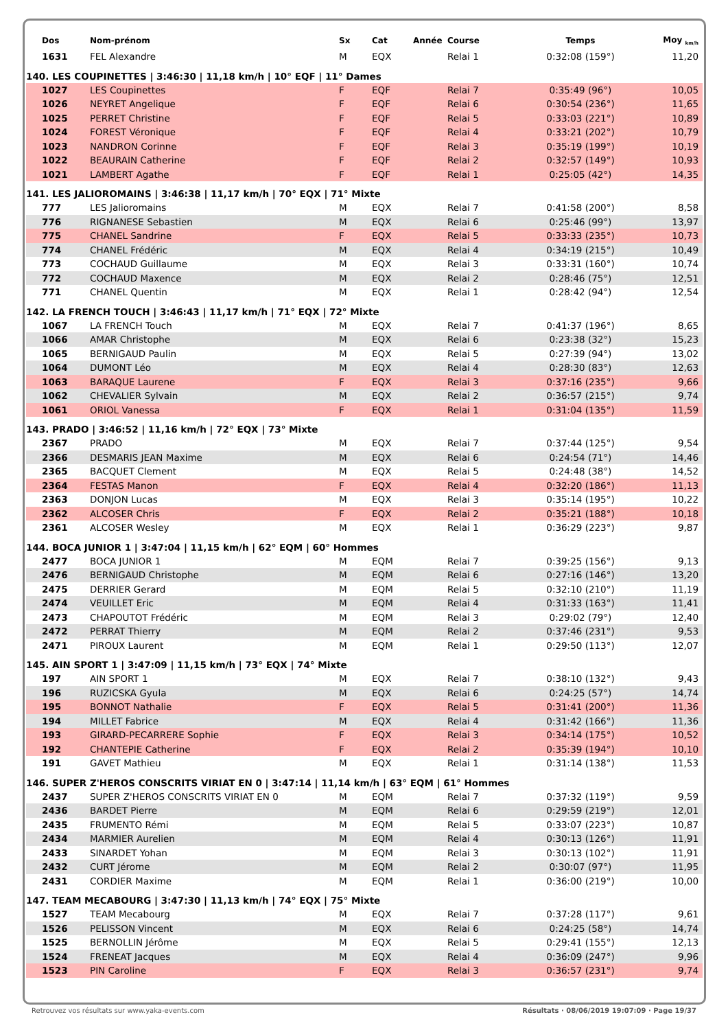| Dos | Nom-prénom | Sx | Cat | Année | Course | Temps | Moy <sub>km/h</sub> |
| --- | --- | --- | --- | --- | --- | --- | --- |
| 1631 | FEL Alexandre | M | EQX | | Relai 1 | 0:32:08 (159°) | 11,20 |
| 140. LES COUPINETTES / 3:46:30 / 11,18 km/h / 10° EQF / 11° Dames | | | | | | | |
| 1027 | LES Coupinettes | F | EQF | | Relai 7 | 0:35:49 (96°) | 10,05 |
| 1026 | NEYRET Angelique | F | EQF | | Relai 6 | 0:30:54 (236°) | 11,65 |
| 1025 | PERRET Christine | F | EQF | | Relai 5 | 0:33:03 (221°) | 10,89 |
| 1024 | FOREST Véronique | F | EQF | | Relai 4 | 0:33:21 (202°) | 10,79 |
| 1023 | NANDRON Corinne | F | EQF | | Relai 3 | 0:35:19 (199°) | 10,19 |
| 1022 | BEAURAIN Catherine | F | EQF | | Relai 2 | 0:32:57 (149°) | 10,93 |
| 1021 | LAMBERT Agathe | F | EQF | | Relai 1 | 0:25:05 (42°) | 14,35 |
| 141. LES JALIOROMAINS / 3:46:38 / 11,17 km/h / 70° EQX / 71° Mixte | | | | | | | |
| 777 | LES Jalioromains | M | EQX | | Relai 7 | 0:41:58 (200°) | 8,58 |
| 776 | RIGNANESE Sebastien | M | EQX | | Relai 6 | 0:25:46 (99°) | 13,97 |
| 775 | CHANEL Sandrine | F | EQX | | Relai 5 | 0:33:33 (235°) | 10,73 |
| 774 | CHANEL Frédéric | M | EQX | | Relai 4 | 0:34:19 (215°) | 10,49 |
| 773 | COCHAUD Guillaume | M | EQX | | Relai 3 | 0:33:31 (160°) | 10,74 |
| 772 | COCHAUD Maxence | M | EQX | | Relai 2 | 0:28:46 (75°) | 12,51 |
| 771 | CHANEL Quentin | M | EQX | | Relai 1 | 0:28:42 (94°) | 12,54 |
| 142. LA FRENCH TOUCH / 3:46:43 / 11,17 km/h / 71° EQX / 72° Mixte | | | | | | | |
| 1067 | LA FRENCH Touch | M | EQX | | Relai 7 | 0:41:37 (196°) | 8,65 |
| 1066 | AMAR Christophe | M | EQX | | Relai 6 | 0:23:38 (32°) | 15,23 |
| 1065 | BERNIGAUD Paulin | M | EQX | | Relai 5 | 0:27:39 (94°) | 13,02 |
| 1064 | DUMONT Léo | M | EQX | | Relai 4 | 0:28:30 (83°) | 12,63 |
| 1063 | BARAQUE Laurene | F | EQX | | Relai 3 | 0:37:16 (235°) | 9,66 |
| 1062 | CHEVALIER Sylvain | M | EQX | | Relai 2 | 0:36:57 (215°) | 9,74 |
| 1061 | ORIOL Vanessa | F | EQX | | Relai 1 | 0:31:04 (135°) | 11,59 |
| 143. PRADO / 3:46:52 / 11,16 km/h / 72° EQX / 73° Mixte | | | | | | | |
| 2367 | PRADO | M | EQX | | Relai 7 | 0:37:44 (125°) | 9,54 |
| 2366 | DESMARIS JEAN Maxime | M | EQX | | Relai 6 | 0:24:54 (71°) | 14,46 |
| 2365 | BACQUET Clement | M | EQX | | Relai 5 | 0:24:48 (38°) | 14,52 |
| 2364 | FESTAS Manon | F | EQX | | Relai 4 | 0:32:20 (186°) | 11,13 |
| 2363 | DONJON Lucas | M | EQX | | Relai 3 | 0:35:14 (195°) | 10,22 |
| 2362 | ALCOSER Chris | F | EQX | | Relai 2 | 0:35:21 (188°) | 10,18 |
| 2361 | ALCOSER Wesley | M | EQX | | Relai 1 | 0:36:29 (223°) | 9,87 |
| 144. BOCA JUNIOR 1 / 3:47:04 / 11,15 km/h / 62° EQM / 60° Hommes | | | | | | | |
| 2477 | BOCA JUNIOR 1 | M | EQM | | Relai 7 | 0:39:25 (156°) | 9,13 |
| 2476 | BERNIGAUD Christophe | M | EQM | | Relai 6 | 0:27:16 (146°) | 13,20 |
| 2475 | DERRIER Gerard | M | EQM | | Relai 5 | 0:32:10 (210°) | 11,19 |
| 2474 | VEUILLET Eric | M | EQM | | Relai 4 | 0:31:33 (163°) | 11,41 |
| 2473 | CHAPOUTOT Frédéric | M | EQM | | Relai 3 | 0:29:02 (79°) | 12,40 |
| 2472 | PERRAT Thierry | M | EQM | | Relai 2 | 0:37:46 (231°) | 9,53 |
| 2471 | PIROUX Laurent | M | EQM | | Relai 1 | 0:29:50 (113°) | 12,07 |
| 145. AIN SPORT 1 / 3:47:09 / 11,15 km/h / 73° EQX / 74° Mixte | | | | | | | |
| 197 | AIN SPORT 1 | M | EQX | | Relai 7 | 0:38:10 (132°) | 9,43 |
| 196 | RUZICSKA Gyula | M | EQX | | Relai 6 | 0:24:25 (57°) | 14,74 |
| 195 | BONNOT Nathalie | F | EQX | | Relai 5 | 0:31:41 (200°) | 11,36 |
| 194 | MILLET Fabrice | M | EQX | | Relai 4 | 0:31:42 (166°) | 11,36 |
| 193 | GIRARD-PECARRERE Sophie | F | EQX | | Relai 3 | 0:34:14 (175°) | 10,52 |
| 192 | CHANTEPIE Catherine | F | EQX | | Relai 2 | 0:35:39 (194°) | 10,10 |
| 191 | GAVET Mathieu | M | EQX | | Relai 1 | 0:31:14 (138°) | 11,53 |
| 146. SUPER Z'HEROS CONSCRITS VIRIAT EN 0 / 3:47:14 / 11,14 km/h / 63° EQM / 61° Hommes | | | | | | | |
| 2437 | SUPER Z'HEROS CONSCRITS VIRIAT EN 0 | M | EQM | | Relai 7 | 0:37:32 (119°) | 9,59 |
| 2436 | BARDET Pierre | M | EQM | | Relai 6 | 0:29:59 (219°) | 12,01 |
| 2435 | FRUMENTO Rémi | M | EQM | | Relai 5 | 0:33:07 (223°) | 10,87 |
| 2434 | MARMIER Aurelien | M | EQM | | Relai 4 | 0:30:13 (126°) | 11,91 |
| 2433 | SINARDET Yohan | M | EQM | | Relai 3 | 0:30:13 (102°) | 11,91 |
| 2432 | CURT Jérome | M | EQM | | Relai 2 | 0:30:07 (97°) | 11,95 |
| 2431 | CORDIER Maxime | M | EQM | | Relai 1 | 0:36:00 (219°) | 10,00 |
| 147. TEAM MECABOURG / 3:47:30 / 11,13 km/h / 74° EQX / 75° Mixte | | | | | | | |
| 1527 | TEAM Mecabourg | M | EQX | | Relai 7 | 0:37:28 (117°) | 9,61 |
| 1526 | PELISSON Vincent | M | EQX | | Relai 6 | 0:24:25 (58°) | 14,74 |
| 1525 | BERNOLLIN Jérôme | M | EQX | | Relai 5 | 0:29:41 (155°) | 12,13 |
| 1524 | FRENEAT Jacques | M | EQX | | Relai 4 | 0:36:09 (247°) | 9,96 |
| 1523 | PIN Caroline | F | EQX | | Relai 3 | 0:36:57 (231°) | 9,74 |
Retrouvez vos résultats sur www.yaka-events.com Résultats · 08/06/2019 19:07:09 · Page 19/37